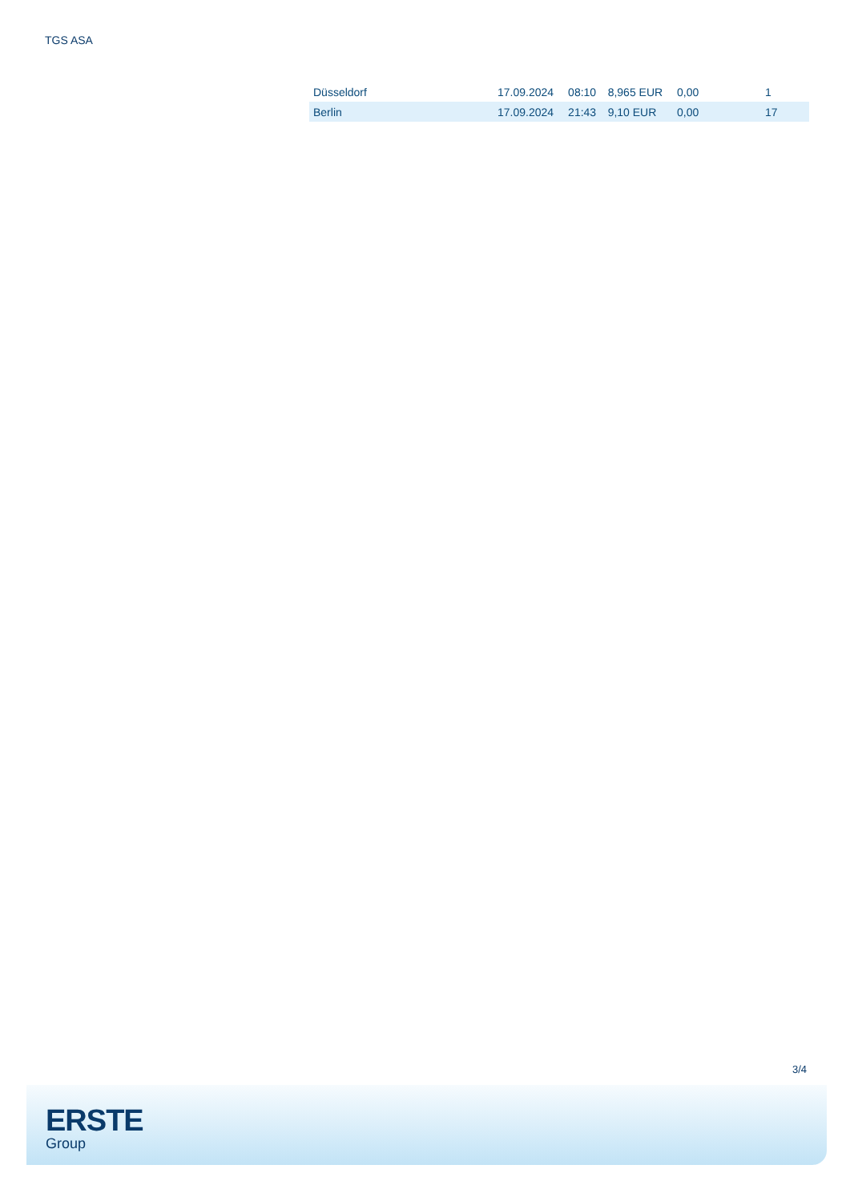TGS ASA
| Düsseldorf | 17.09.2024 | 08:10 | 8,965 EUR | 0,00 | 1 |
| Berlin | 17.09.2024 | 21:43 | 9,10 EUR | 0,00 | 17 |
3/4
ERSTE
Group